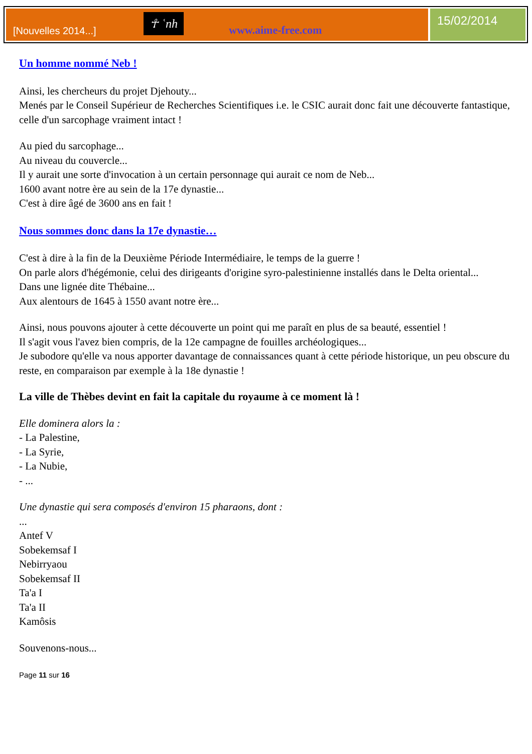[Nouvelles 2014...] ☥ ʿnh www.aime-free.com
15/02/2014
Un homme nommé Neb !
Ainsi, les chercheurs du projet Djehouty...
Menés par le Conseil Supérieur de Recherches Scientifiques i.e. le CSIC aurait donc fait une découverte fantastique, celle d'un sarcophage vraiment intact !
Au pied du sarcophage...
Au niveau du couvercle...
Il y aurait une sorte d'invocation à un certain personnage qui aurait ce nom de Neb...
1600 avant notre ère au sein de la 17e dynastie...
C'est à dire âgé de 3600 ans en fait !
Nous sommes donc dans la 17e dynastie…
C'est à dire à la fin de la Deuxième Période Intermédiaire, le temps de la guerre !
On parle alors d'hégémonie, celui des dirigeants d'origine syro-palestinienne installés dans le Delta oriental...
Dans une lignée dite Thébaine...
Aux alentours de 1645 à 1550 avant notre ère...
Ainsi, nous pouvons ajouter à cette découverte un point qui me paraît en plus de sa beauté, essentiel !
Il s'agit vous l'avez bien compris, de la 12e campagne de fouilles archéologiques...
Je subodore qu'elle va nous apporter davantage de connaissances quant à cette période historique, un peu obscure du reste, en comparaison par exemple à la 18e dynastie !
La ville de Thèbes devint en fait la capitale du royaume à ce moment là !
Elle dominera alors la :
- La Palestine,
- La Syrie,
- La Nubie,
- ...
Une dynastie qui sera composés d'environ 15 pharaons, dont :
...
Antef V
Sobekemsaf I
Nebirryaou
Sobekemsaf II
Ta'a I
Ta'a II
Kamôsis
Souvenons-nous...
Page 11 sur 16